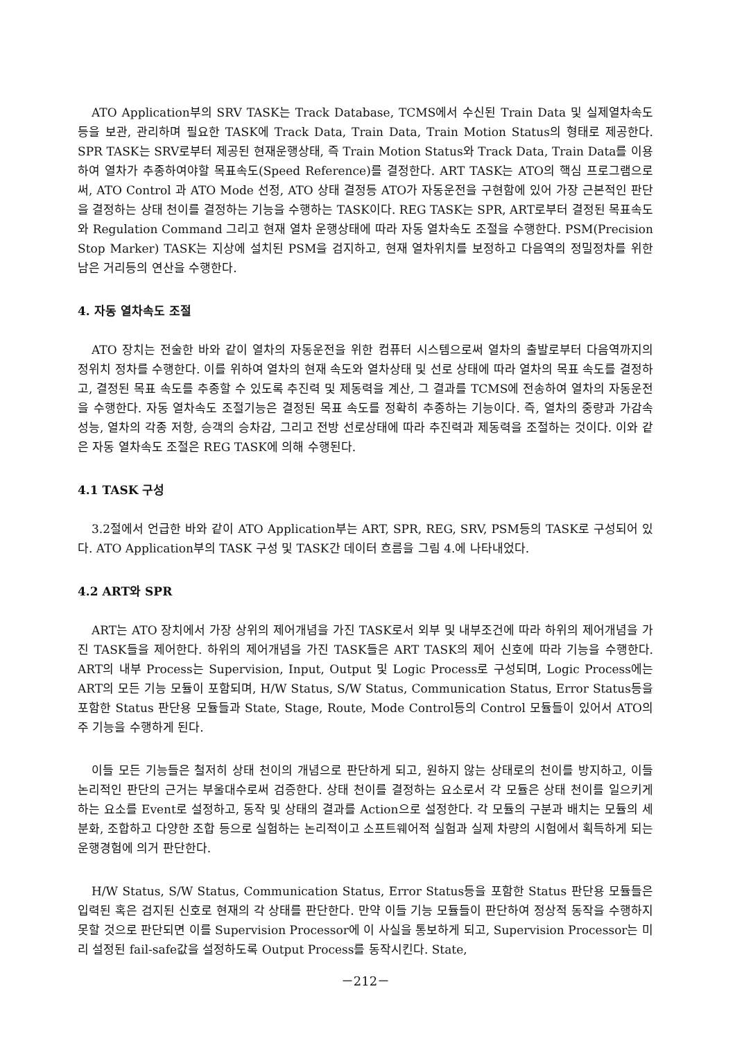ATO Application부의 SRV TASK는 Track Database, TCMS에서 수신된 Train Data 및 실제열차속도 등을 보관, 관리하며 필요한 TASK에 Track Data, Train Data, Train Motion Status의 형태로 제공한다. SPR TASK는 SRV로부터 제공된 현재운행상태, 즉 Train Motion Status와 Track Data, Train Data를 이용하여 열차가 추종하여야할 목표속도(Speed Reference)를 결정한다. ART TASK는 ATO의 핵심 프로그램으로써, ATO Control 과 ATO Mode 선정, ATO 상태 결정등 ATO가 자동운전을 구현함에 있어 가장 근본적인 판단을 결정하는 상태 천이를 결정하는 기능을 수행하는 TASK이다. REG TASK는 SPR, ART로부터 결정된 목표속도와 Regulation Command 그리고 현재 열차 운행상태에 따라 자동 열차속도 조절을 수행한다. PSM(Precision Stop Marker) TASK는 지상에 설치된 PSM을 검지하고, 현재 열차위치를 보정하고 다음역의 정밀정차를 위한 남은 거리등의 연산을 수행한다.
4. 자동 열차속도 조절
ATO 장치는 전술한 바와 같이 열차의 자동운전을 위한 컴퓨터 시스템으로써 열차의 출발로부터 다음역까지의 정위치 정차를 수행한다. 이를 위하여 열차의 현재 속도와 열차상태 및 선로 상태에 따라 열차의 목표 속도를 결정하고, 결정된 목표 속도를 추종할 수 있도록 추진력 및 제동력을 계산, 그 결과를 TCMS에 전송하여 열차의 자동운전을 수행한다. 자동 열차속도 조절기능은 결정된 목표 속도를 정확히 추종하는 기능이다. 즉, 열차의 중량과 가감속 성능, 열차의 각종 저항, 승객의 승차감, 그리고 전방 선로상태에 따라 추진력과 제동력을 조절하는 것이다. 이와 같은 자동 열차속도 조절은 REG TASK에 의해 수행된다.
4.1 TASK 구성
3.2절에서 언급한 바와 같이 ATO Application부는 ART, SPR, REG, SRV, PSM등의 TASK로 구성되어 있다. ATO Application부의 TASK 구성 및 TASK간 데이터 흐름을 그림 4.에 나타내었다.
4.2 ART와 SPR
ART는 ATO 장치에서 가장 상위의 제어개념을 가진 TASK로서 외부 및 내부조건에 따라 하위의 제어개념을 가진 TASK들을 제어한다. 하위의 제어개념을 가진 TASK들은 ART TASK의 제어 신호에 따라 기능을 수행한다. ART의 내부 Process는 Supervision, Input, Output 및 Logic Process로 구성되며, Logic Process에는 ART의 모든 기능 모듈이 포함되며, H/W Status, S/W Status, Communication Status, Error Status등을 포함한 Status 판단용 모듈들과 State, Stage, Route, Mode Control등의 Control 모듈들이 있어서 ATO의 주 기능을 수행하게 된다.
이들 모든 기능들은 철저히 상태 천이의 개념으로 판단하게 되고, 원하지 않는 상태로의 천이를 방지하고, 이들 논리적인 판단의 근거는 부울대수로써 검증한다. 상태 천이를 결정하는 요소로서 각 모듈은 상태 천이를 일으키게 하는 요소를 Event로 설정하고, 동작 및 상태의 결과를 Action으로 설정한다. 각 모듈의 구분과 배치는 모듈의 세분화, 조합하고 다양한 조합 등으로 실험하는 논리적이고 소프트웨어적 실험과 실제 차량의 시험에서 획득하게 되는 운행경험에 의거 판단한다.
H/W Status, S/W Status, Communication Status, Error Status등을 포함한 Status 판단용 모듈들은 입력된 혹은 검지된 신호로 현재의 각 상태를 판단한다. 만약 이들 기능 모듈들이 판단하여 정상적 동작을 수행하지 못할 것으로 판단되면 이를 Supervision Processor에 이 사실을 통보하게 되고, Supervision Processor는 미리 설정된 fail-safe값을 설정하도록 Output Process를 동작시킨다. State,
－212－